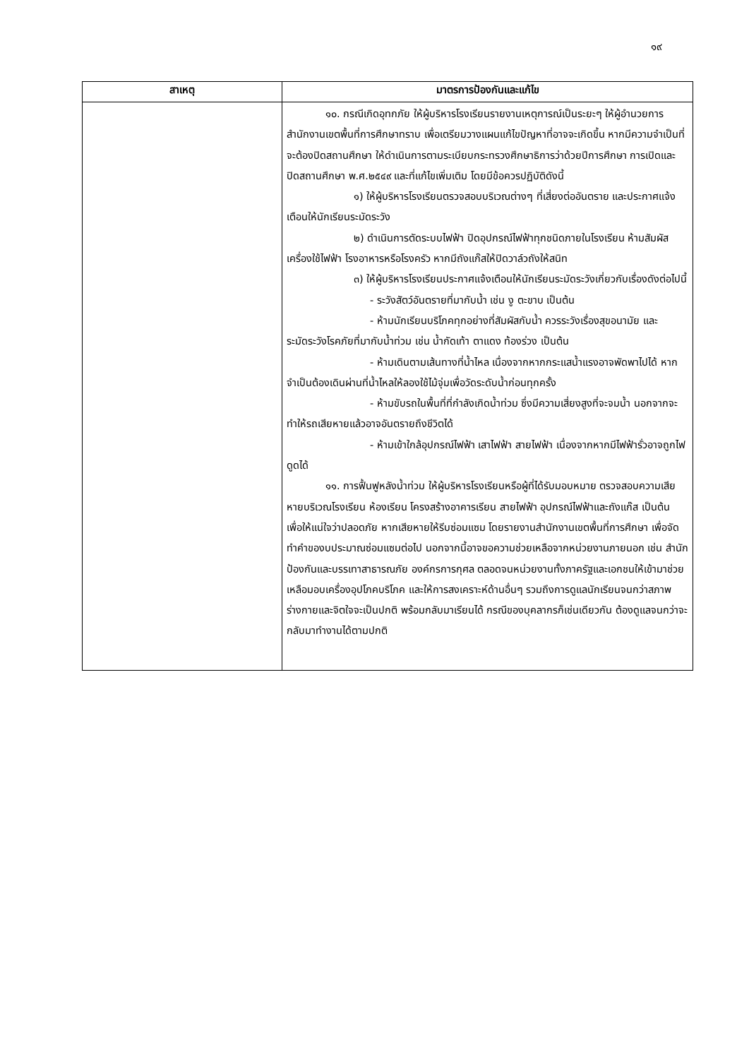๑๙
| สาเหตุ | มาตรการป้องกันและแก้ไข |
| --- | --- |
| | ๑๐. กรณีเกิดอุทกภัย ให้ผู้บริหารโรงเรียนรายงานเหตุการณ์เป็นระยะๆ ให้ผู้อำนวยการสำนักงานเขตพื้นที่การศึกษาทราบ เพื่อเตรียมวางแผนแก้ไขปัญหาที่อาจจะเกิดขึ้น หากมีความจำเป็นที่จะต้องปิดสถานศึกษา ให้ดำเนินการตามระเบียบกระทรวงศึกษาธิการว่าด้วยปีการศึกษา การเปิดและปิดสถานศึกษา พ.ศ.๒๕๔๙ และที่แก้ไขเพิ่มเติม โดยมีข้อควรปฏิบัติดังนี้ ๑) ให้ผู้บริหารโรงเรียนตรวจสอบบริเวณต่างๆ ที่เสี่ยงต่ออันตราย และประกาศแจ้งเตือนให้นักเรียนระมัดระวัง ๒) ดำเนินการตัดระบบไฟฟ้า ปิดอุปกรณ์ไฟฟ้าทุกชนิดภายในโรงเรียน ห้ามสัมผัสเครื่องใช้ไฟฟ้า โรงอาหารหรือโรงครัว หากมีถังแก๊สให้ปิดวาล์วถังให้สนิท ๓) ให้ผู้บริหารโรงเรียนประกาศแจ้งเตือนให้นักเรียนระมัดระวังเกี่ยวกับเรื่องดังต่อไปนี้ - ระวังสัตว์อันตรายที่มากับน้ำ เช่น งู ตะขาบ เป็นต้น - ห้ามนักเรียนบริโภคทุกอย่างที่สัมผัสกับน้ำ ควรระวังเรื่องสุขอนามัย และระมัดระวังโรคภัยที่มากับน้ำท่วม เช่น น้ำกัดเท้า ตาแดง ท้องร่วง เป็นต้น - ห้ามเดินตามเส้นทางที่น้ำไหล เนื่องจากหากกระแสน้ำแรงอาจพัดพาไปได้ หากจำเป็นต้องเดินผ่านที่น้ำไหลให้ลองใช้ไม้จุ่มเพื่อวัดระดับน้ำก่อนทุกครั้ง - ห้ามขับรถในพื้นที่ที่กำลังเกิดน้ำท่วม ซึ่งมีความเสี่ยงสูงที่จะจมน้ำ นอกจากจะทำให้รถเสียหายแล้วอาจอันตรายถึงชีวิตได้ - ห้ามเข้าใกล้อุปกรณ์ไฟฟ้า เสาไฟฟ้า สายไฟฟ้า เนื่องจากหากมีไฟฟ้ารั่วอาจถูกไฟดูดได้ ๑๑. การฟื้นฟูหลังน้ำท่วม ให้ผู้บริหารโรงเรียนหรือผู้ที่ได้รับมอบหมาย ตรวจสอบความเสียหายบริเวณโรงเรียน ห้องเรียน โครงสร้างอาคารเรียน สายไฟฟ้า อุปกรณ์ไฟฟ้าและถังแก๊ส เป็นต้น เพื่อให้แน่ใจว่าปลอดภัย หากเสียหายให้รีบซ่อมแซม โดยรายงานสำนักงานเขตพื้นที่การศึกษา เพื่อจัดทำคำของบประมาณซ่อมแซมต่อไป นอกจากนี้อาจขอความช่วยเหลือจากหน่วยงานภายนอก เช่น สำนักป้องกันและบรรเทาสาธารณภัย องค์กรการกุศล ตลอดจนหน่วยงานทั้งภาครัฐและเอกชนให้เข้ามาช่วยเหลือมอบเครื่องอุปโภคบริโภค และให้การสงเคราะห์ด้านอื่นๆ รวมถึงการดูแลนักเรียนจนกว่าสภาพร่างกายและจิตใจจะเป็นปกติ พร้อมกลับมาเรียนได้ กรณีของบุคลากรก็เช่นเดียวกัน ต้องดูแลจนกว่าจะกลับมาทำงานได้ตามปกติ |